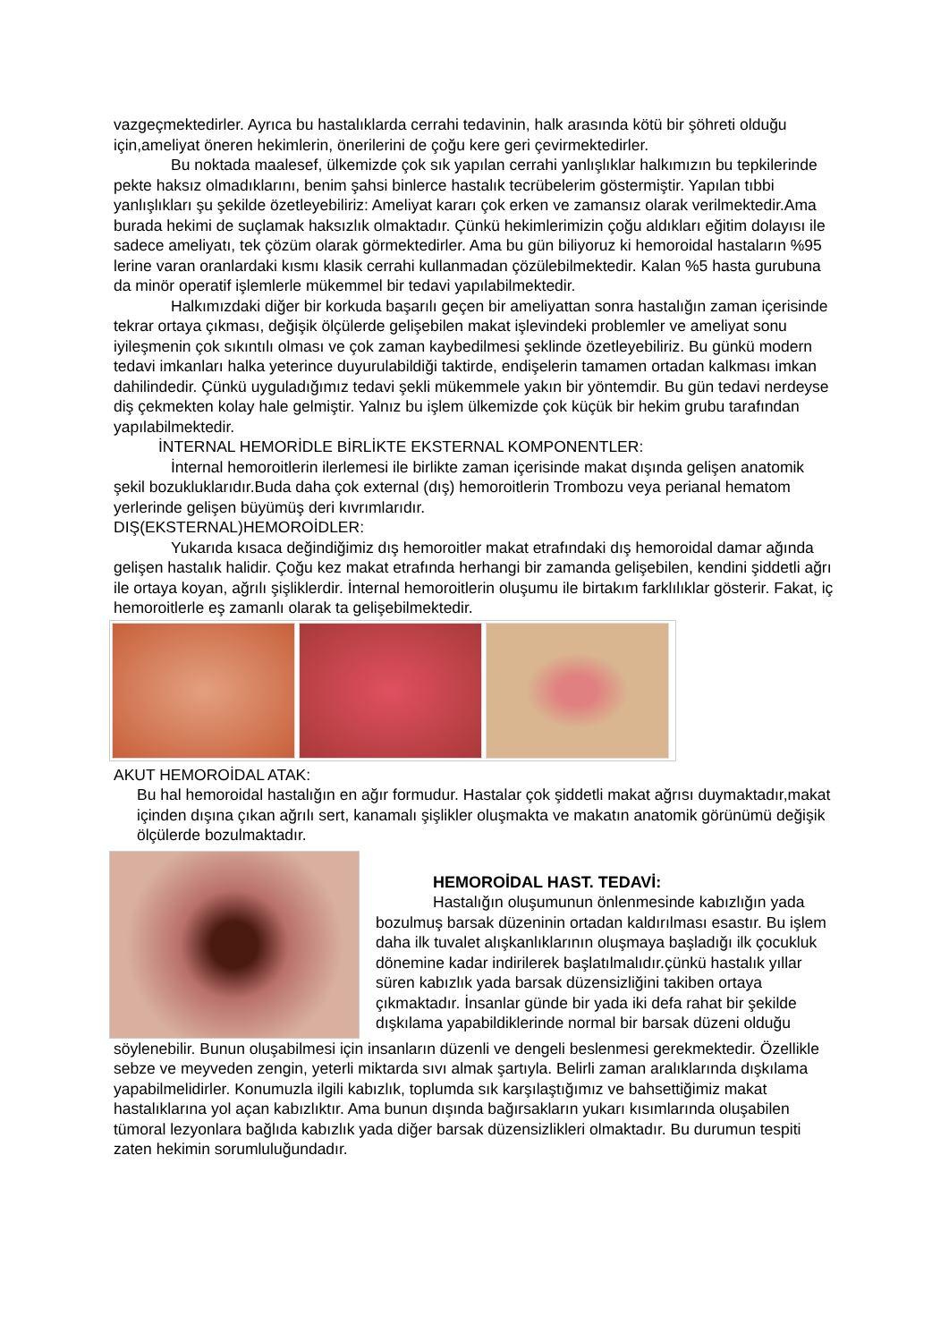vazgeçmektedirler. Ayrıca bu hastalıklarda cerrahi tedavinin, halk arasında kötü bir şöhreti olduğu için,ameliyat öneren hekimlerin, önerilerini de çoğu kere geri çevirmektedirler.
Bu noktada maalesef, ülkemizde çok sık yapılan cerrahi yanlışlıklar halkımızın bu tepkilerinde pekte haksız olmadıklarını, benim şahsi binlerce hastalık tecrübelerim göstermiştir. Yapılan tıbbi yanlışlıkları şu şekilde özetleyebiliriz: Ameliyat kararı çok erken ve zamansız olarak verilmektedir.Ama burada hekimi de suçlamak haksızlık olmaktadır. Çünkü hekimlerimizin çoğu aldıkları eğitim dolayısı ile sadece ameliyatı, tek çözüm olarak görmektedirler. Ama bu gün biliyoruz ki hemoroidal hastaların %95 lerine varan oranlardaki kısmı klasik cerrahi kullanmadan çözülebilmektedir. Kalan %5 hasta gurubuna da minör operatif işlemlerle mükemmel bir tedavi yapılabilmektedir.
Halkımızdaki diğer bir korkuda başarılı geçen bir ameliyattan sonra hastalığın zaman içerisinde tekrar ortaya çıkması, değişik ölçülerde gelişebilen makat işlevindeki problemler ve ameliyat sonu iyileşmenin çok sıkıntılı olması ve çok zaman kaybedilmesi şeklinde özetleyebiliriz. Bu günkü modern tedavi imkanları halka yeterince duyurulabildiği taktirde, endişelerin tamamen ortadan kalkması imkan dahilindedir. Çünkü uyguladığımız tedavi şekli mükemmele yakın bir yöntemdir. Bu gün tedavi nerdeyse diş çekmekten kolay hale gelmiştir. Yalnız bu işlem ülkemizde çok küçük bir hekim grubu tarafından yapılabilmektedir.
İNTERNAL HEMORİDLE BİRLİKTE EKSTERNAL KOMPONENTLER:
İnternal hemoroitlerin ilerlemesi ile birlikte zaman içerisinde makat dışında gelişen anatomik şekil bozukluklarıdır.Buda daha çok external (dış) hemoroitlerin Trombozu veya perianal hematom yerlerinde gelişen büyümüş deri kıvrımlarıdır.
DIŞ(EKSTERNAL)HEMOROİDLER:
Yukarıda kısaca değindiğimiz dış hemoroitler makat etrafındaki dış hemoroidal damar ağında gelişen hastalık halidir. Çoğu kez makat etrafında herhangi bir zamanda gelişebilen, kendini şiddetli ağrı ile ortaya koyan, ağrılı şişliklerdir. İnternal hemoroitlerin oluşumu ile birtakım farklılıklar gösterir. Fakat, iç hemoroitlerle eş zamanlı olarak ta gelişebilmektedir.
AKUT HEMOROİDAL ATAK:
Bu hal hemoroidal hastalığın en ağır formudur. Hastalar çok şiddetli makat ağrısı duymaktadır,makat içinden dışına çıkan ağrılı sert, kanamalı şişlikler oluşmakta ve makatın anatomik görünümü değişik ölçülerde bozulmaktadır.
HEMOROİDAL HAST. TEDAVİ:
Hastalığın oluşumunun önlenmesinde kabızlığın yada bozulmuş barsak düzeninin ortadan kaldırılması esastır. Bu işlem daha ilk tuvalet alışkanlıklarının oluşmaya başladığı ilk çocukluk dönemine kadar indirilerek başlatılmalıdır.çünkü hastalık yıllar süren kabızlık yada barsak düzensizliğini takiben ortaya çıkmaktadır. İnsanlar günde bir yada iki defa rahat bir şekilde dışkılama yapabildiklerinde normal bir barsak düzeni olduğu
söylenebilir. Bunun oluşabilmesi için insanların düzenli ve dengeli beslenmesi gerekmektedir. Özellikle sebze ve meyveden zengin, yeterli miktarda sıvı almak şartıyla. Belirli zaman aralıklarında dışkılama yapabilmelidirler. Konumuzla ilgili kabızlık, toplumda sık karşılaştığımız ve bahsettiğimiz makat hastalıklarına yol açan kabızlıktır. Ama bunun dışında bağırsakların yukarı kısımlarında oluşabilen tümoral lezyonlara bağlıda kabızlık yada diğer barsak düzensizlikleri olmaktadır. Bu durumun tespiti zaten hekimin sorumluluğundadır.